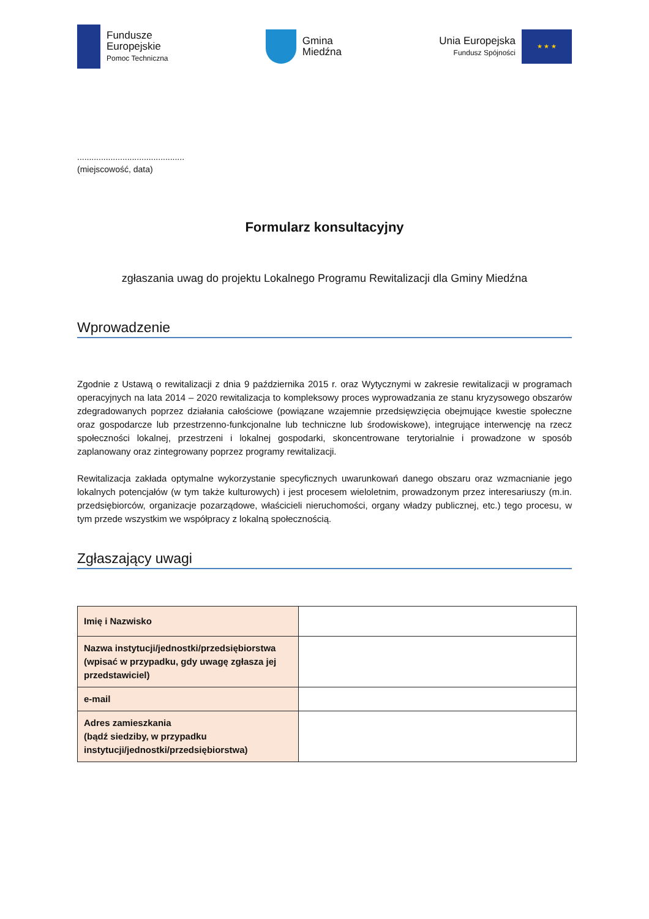Fundusze
Europejskie
Pomoc Techniczna
Gmina
Miedźna
Unia Europejska
Fundusz Spójności
★ ★ ★
.............................................
(miejscowość, data)
Formularz konsultacyjny
zgłaszania uwag do projektu Lokalnego Programu Rewitalizacji dla Gminy Miedźna
Wprowadzenie
Zgodnie z Ustawą o rewitalizacji z dnia 9 października 2015 r. oraz Wytycznymi w zakresie rewitalizacji w programach operacyjnych na lata 2014 – 2020 rewitalizacja to kompleksowy proces wyprowadzania ze stanu kryzysowego obszarów zdegradowanych poprzez działania całościowe (powiązane wzajemnie przedsięwzięcia obejmujące kwestie społeczne oraz gospodarcze lub przestrzenno-funkcjonalne lub techniczne lub środowiskowe), integrujące interwencję na rzecz społeczności lokalnej, przestrzeni i lokalnej gospodarki, skoncentrowane terytorialnie i prowadzone w sposób zaplanowany oraz zintegrowany poprzez programy rewitalizacji.
Rewitalizacja zakłada optymalne wykorzystanie specyficznych uwarunkowań danego obszaru oraz wzmacnianie jego lokalnych potencjałów (w tym także kulturowych) i jest procesem wieloletnim, prowadzonym przez interesariuszy (m.in. przedsiębiorców, organizacje pozarządowe, właścicieli nieruchomości, organy władzy publicznej, etc.) tego procesu, w tym przede wszystkim we współpracy z lokalną społecznością.
Zgłaszający uwagi
| Imię i Nazwisko | |
| Nazwa instytucji/jednostki/przedsiębiorstwa (wpisać w przypadku, gdy uwagę zgłasza jej przedstawiciel) | |
| e-mail | |
| Adres zamieszkania (bądź siedziby, w przypadku instytucji/jednostki/przedsiębiorstwa) | |